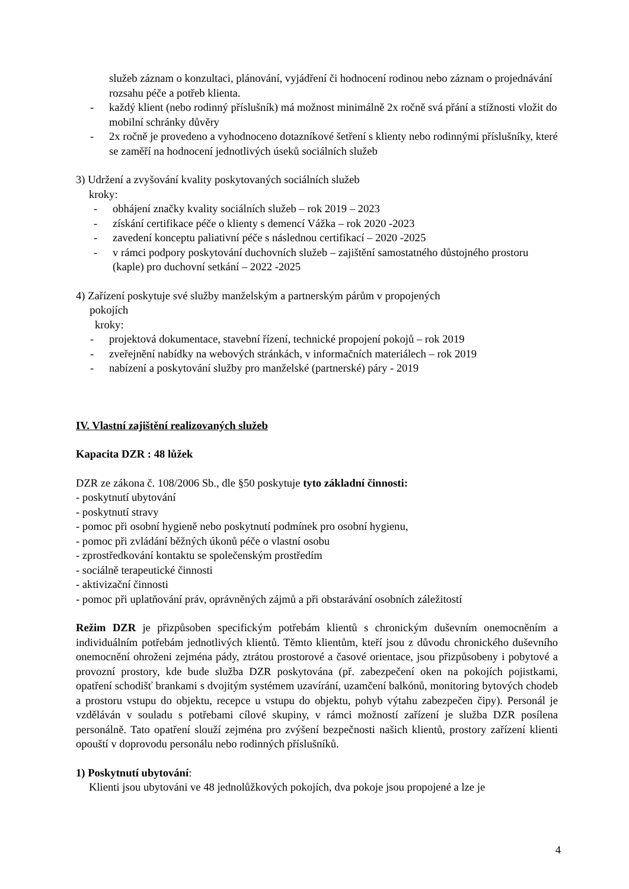služeb záznam o konzultaci, plánování, vyjádření či hodnocení rodinou nebo záznam o projednávání rozsahu péče a potřeb klienta.
- každý klient (nebo rodinný příslušník) má možnost minimálně 2x ročně svá přání a stížnosti vložit do mobilní schránky důvěry
- 2x ročně je provedeno a vyhodnoceno dotazníkové šetření s klienty nebo rodinnými příslušníky, které se zaměří na hodnocení jednotlivých úseků sociálních služeb
3) Udržení a zvyšování kvality poskytovaných sociálních služeb
kroky:
- obhájení značky kvality sociálních služeb – rok 2019 – 2023
- získání certifikace péče o klienty s demencí Vážka – rok 2020 -2023
- zavedení konceptu paliativní péče s následnou certifikací – 2020 -2025
- v rámci podpory poskytování duchovních služeb – zajištění samostatného důstojného prostoru (kaple) pro duchovní setkání – 2022 -2025
4) Zařízení poskytuje své služby manželským a partnerským párům v propojených
pokojích
kroky:
- projektová dokumentace, stavební řízení, technické propojení pokojů – rok 2019
- zveřejnění nabídky na webových stránkách, v informačních materiálech – rok 2019
- nabízení a poskytování služby pro manželské (partnerské) páry - 2019
IV. Vlastní zajištění realizovaných služeb
Kapacita DZR : 48 lůžek
DZR ze zákona č. 108/2006 Sb., dle §50 poskytuje tyto základní činnosti:
- poskytnutí ubytování
- poskytnutí stravy
- pomoc při osobní hygieně nebo poskytnutí podmínek pro osobní hygienu,
- pomoc při zvládání běžných úkonů péče o vlastní osobu
- zprostředkování kontaktu se společenským prostředím
- sociálně terapeutické činnosti
- aktivizační činnosti
- pomoc při uplatňování práv, oprávněných zájmů a při obstarávání osobních záležitostí
Režim DZR je přizpůsoben specifickým potřebám klientů s chronickým duševním onemocněním a individuálním potřebám jednotlivých klientů. Těmto klientům, kteří jsou z důvodu chronického duševního onemocnění ohroženi zejména pády, ztrátou prostorové a časové orientace, jsou přizpůsobeny i pobytové a provozní prostory, kde bude služba DZR poskytována (př. zabezpečení oken na pokojích pojistkami, opatření schodišť brankami s dvojitým systémem uzavírání, uzamčení balkónů, monitoring bytových chodeb a prostoru vstupu do objektu, recepce u vstupu do objektu, pohyb výtahu zabezpečen čipy). Personál je vzděláván v souladu s potřebami cílové skupiny, v rámci možností zařízení je služba DZR posílena personálně. Tato opatření slouží zejména pro zvýšení bezpečnosti našich klientů, prostory zařízení klienti opouští v doprovodu personálu nebo rodinných příslušníků.
1) Poskytnutí ubytování:
Klienti jsou ubytováni ve 48 jednolůžkových pokojích, dva pokoje jsou propojené a lze je
4